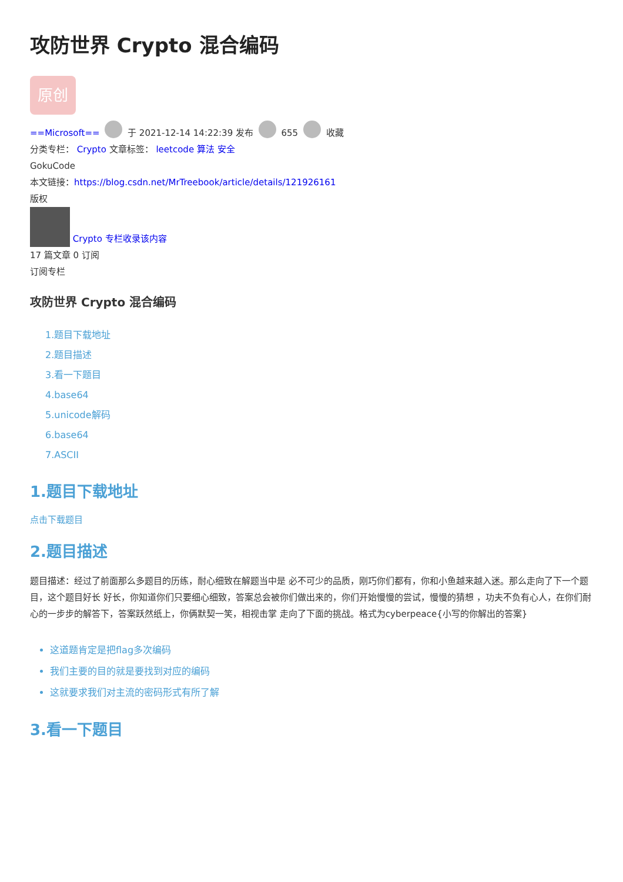攻防世界 Crypto 混合编码
原创
==Microsoft== 于 2021-12-14 14:22:39 发布 655 收藏
分类专栏： Crypto 文章标签： leetcode 算法 安全
GokuCode
本文链接：https://blog.csdn.net/MrTreebook/article/details/121926161
版权
Crypto 专栏收录该内容
17 篇文章 0 订阅
订阅专栏
攻防世界 Crypto 混合编码
1.题目下载地址
2.题目描述
3.看一下题目
4.base64
5.unicode解码
6.base64
7.ASCII
1.题目下载地址
点击下载题目
2.题目描述
题目描述：经过了前面那么多题目的历练，耐心细致在解题当中是 必不可少的品质，刚巧你们都有，你和小鱼越来越入迷。那么走向了下一个题目，这个题目好长 好长，你知道你们只要细心细致，答案总会被你们做出来的，你们开始慢慢的尝试，慢慢的猜想 ，功夫不负有心人，在你们耐心的一步步的解答下，答案跃然纸上，你俩默契一笑，相视击掌 走向了下面的挑战。格式为cyberpeace{小写的你解出的答案}
这道题肯定是把flag多次编码
我们主要的目的就是要找到对应的编码
这就要求我们对主流的密码形式有所了解
3.看一下题目